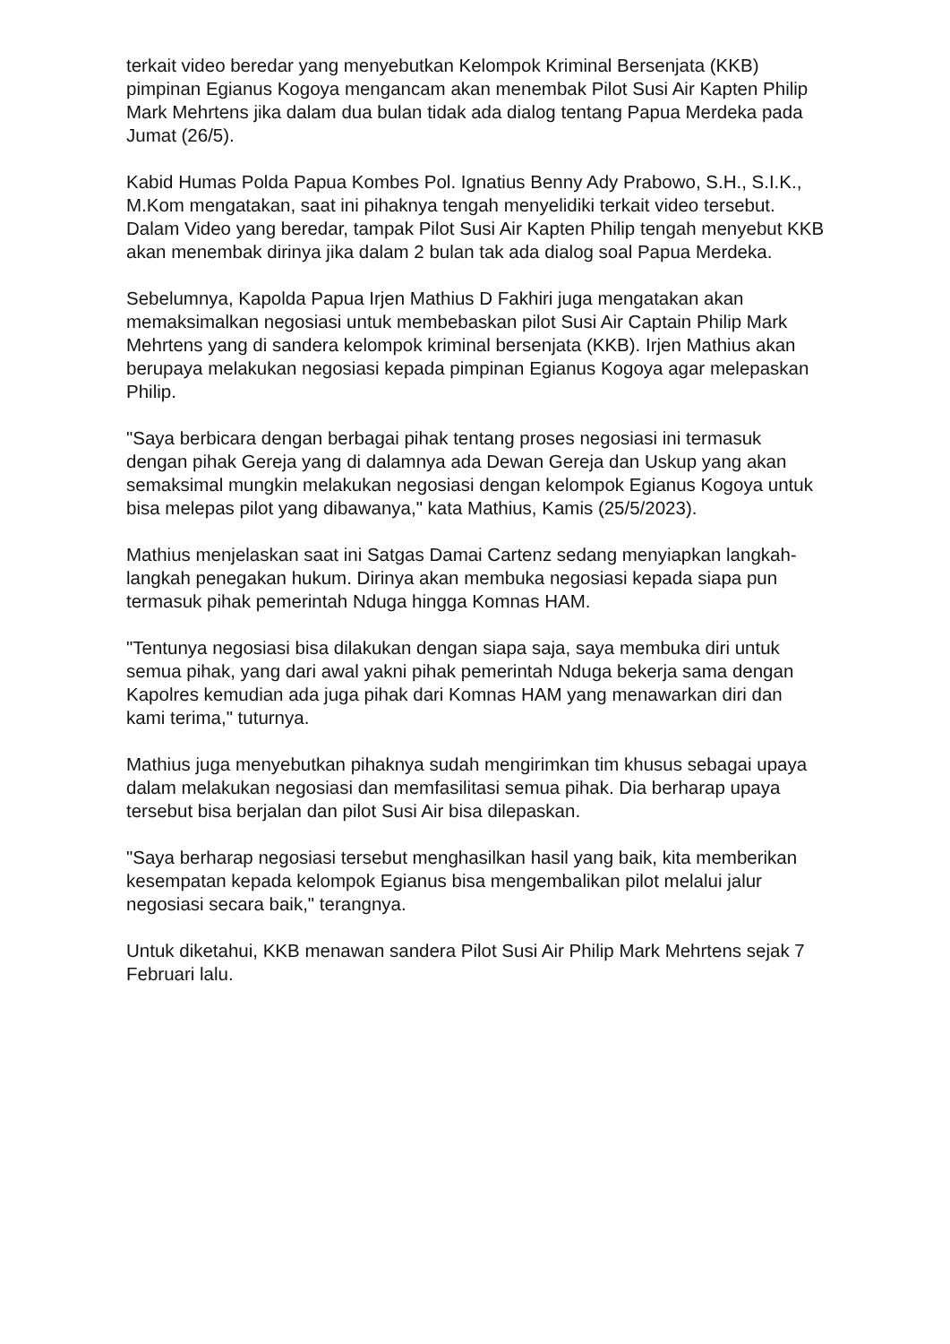terkait video beredar yang menyebutkan Kelompok Kriminal Bersenjata (KKB) pimpinan Egianus Kogoya mengancam akan menembak Pilot Susi Air Kapten Philip Mark Mehrtens jika dalam dua bulan tidak ada dialog tentang Papua Merdeka pada Jumat (26/5).
Kabid Humas Polda Papua Kombes Pol. Ignatius Benny Ady Prabowo, S.H., S.I.K., M.Kom mengatakan, saat ini pihaknya tengah menyelidiki terkait video tersebut. Dalam Video yang beredar, tampak Pilot Susi Air Kapten Philip tengah menyebut KKB akan menembak dirinya jika dalam 2 bulan tak ada dialog soal Papua Merdeka.
Sebelumnya, Kapolda Papua Irjen Mathius D Fakhiri juga mengatakan akan memaksimalkan negosiasi untuk membebaskan pilot Susi Air Captain Philip Mark Mehrtens yang di sandera kelompok kriminal bersenjata (KKB). Irjen Mathius akan berupaya melakukan negosiasi kepada pimpinan Egianus Kogoya agar melepaskan Philip.
"Saya berbicara dengan berbagai pihak tentang proses negosiasi ini termasuk dengan pihak Gereja yang di dalamnya ada Dewan Gereja dan Uskup yang akan semaksimal mungkin melakukan negosiasi dengan kelompok Egianus Kogoya untuk bisa melepas pilot yang dibawanya," kata Mathius, Kamis (25/5/2023).
Mathius menjelaskan saat ini Satgas Damai Cartenz sedang menyiapkan langkah-langkah penegakan hukum. Dirinya akan membuka negosiasi kepada siapa pun termasuk pihak pemerintah Nduga hingga Komnas HAM.
"Tentunya negosiasi bisa dilakukan dengan siapa saja, saya membuka diri untuk semua pihak, yang dari awal yakni pihak pemerintah Nduga bekerja sama dengan Kapolres kemudian ada juga pihak dari Komnas HAM yang menawarkan diri dan kami terima," tuturnya.
Mathius juga menyebutkan pihaknya sudah mengirimkan tim khusus sebagai upaya dalam melakukan negosiasi dan memfasilitasi semua pihak. Dia berharap upaya tersebut bisa berjalan dan pilot Susi Air bisa dilepaskan.
"Saya berharap negosiasi tersebut menghasilkan hasil yang baik, kita memberikan kesempatan kepada kelompok Egianus bisa mengembalikan pilot melalui jalur negosiasi secara baik," terangnya.
Untuk diketahui, KKB menawan sandera Pilot Susi Air Philip Mark Mehrtens sejak 7 Februari lalu.